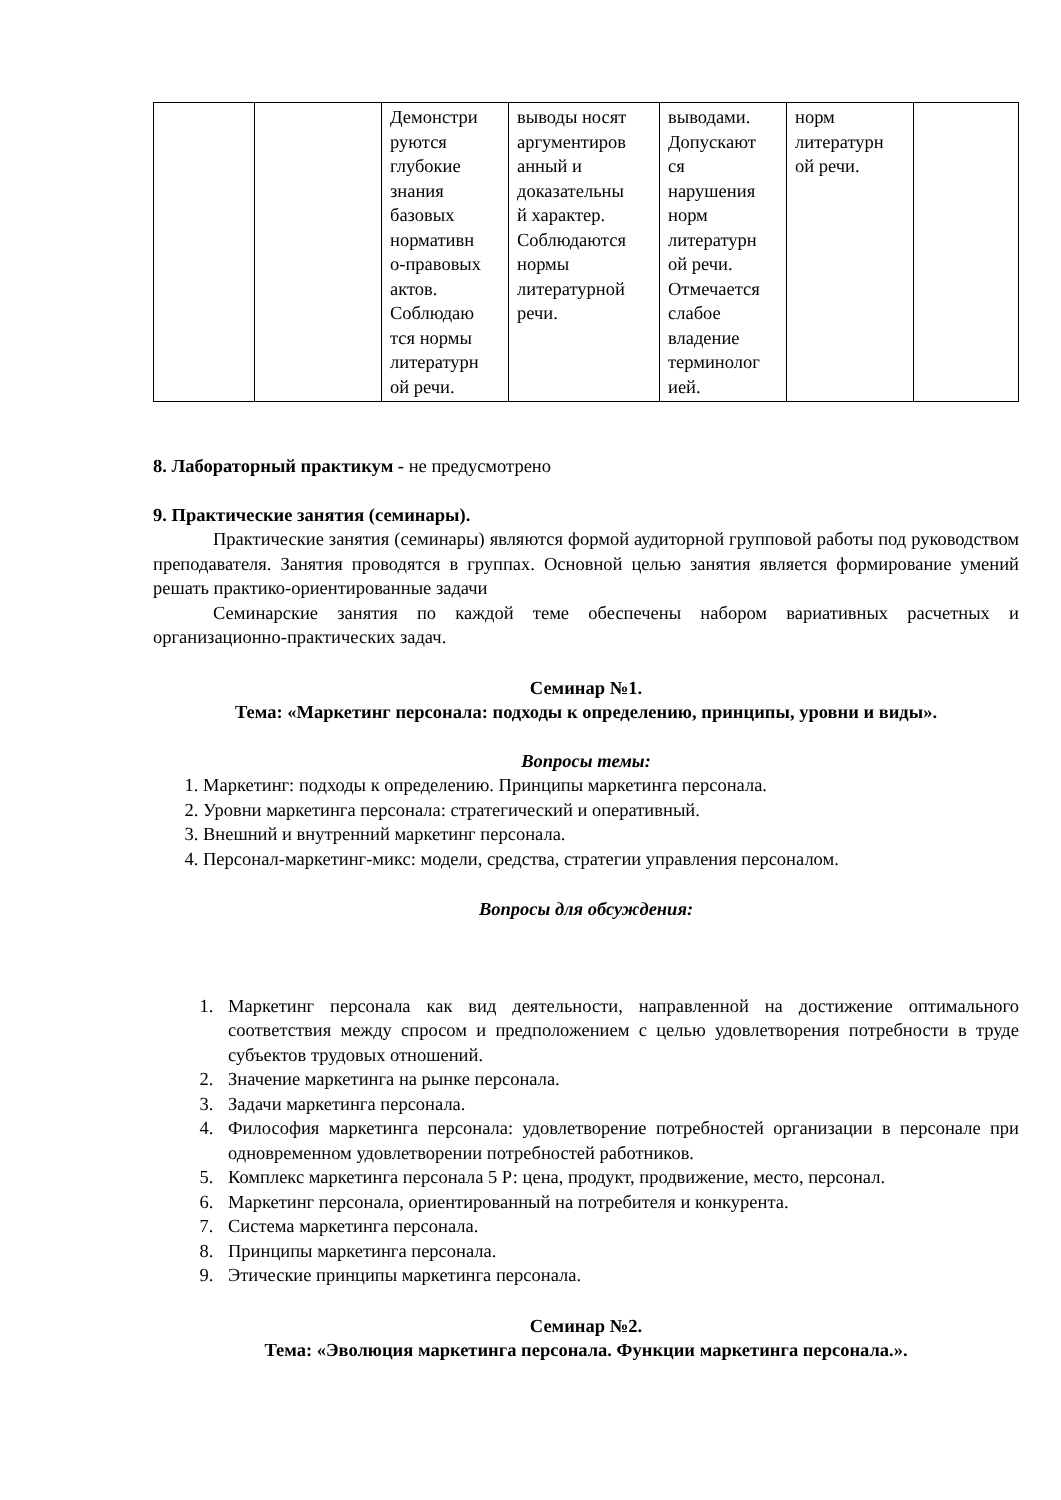| | | Демонстри руются глубокие знания базовых нормативн о-правовых актов. Соблюдаю тся нормы литературн ой речи. | выводы носят аргументиров анный и доказательны й характер. Соблюдаются нормы литературной речи. | выводами. Допускают ся нарушения норм литературн ой речи. Отмечается слабое владение терминолог ией. | норм литературн ой речи. | |
8. Лабораторный практикум - не предусмотрено
9. Практические занятия (семинары).
Практические занятия (семинары) являются формой аудиторной групповой работы под руководством преподавателя. Занятия проводятся в группах. Основной целью занятия является формирование умений решать практико-ориентированные задачи
Семинарские занятия по каждой теме обеспечены набором вариативных расчетных и организационно-практических задач.
Семинар №1.
Тема: «Маркетинг персонала: подходы к определению, принципы, уровни и виды».
Вопросы темы:
1. Маркетинг: подходы к определению. Принципы маркетинга персонала.
2. Уровни маркетинга персонала: стратегический и оперативный.
3. Внешний и внутренний маркетинг персонала.
4. Персонал-маркетинг-микс: модели, средства, стратегии управления персоналом.
Вопросы для обсуждения:
1. Маркетинг персонала как вид деятельности, направленной на достижение оптимального соответствия между спросом и предположением с целью удовлетворения потребности в труде субъектов трудовых отношений.
2. Значение маркетинга на рынке персонала.
3. Задачи маркетинга персонала.
4. Философия маркетинга персонала: удовлетворение потребностей организации в персонале при одновременном удовлетворении потребностей работников.
5. Комплекс маркетинга персонала 5 Р: цена, продукт, продвижение, место, персонал.
6. Маркетинг персонала, ориентированный на потребителя и конкурента.
7. Система маркетинга персонала.
8. Принципы маркетинга персонала.
9. Этические принципы маркетинга персонала.
Семинар №2.
Тема: «Эволюция маркетинга персонала. Функции маркетинга персонала.».